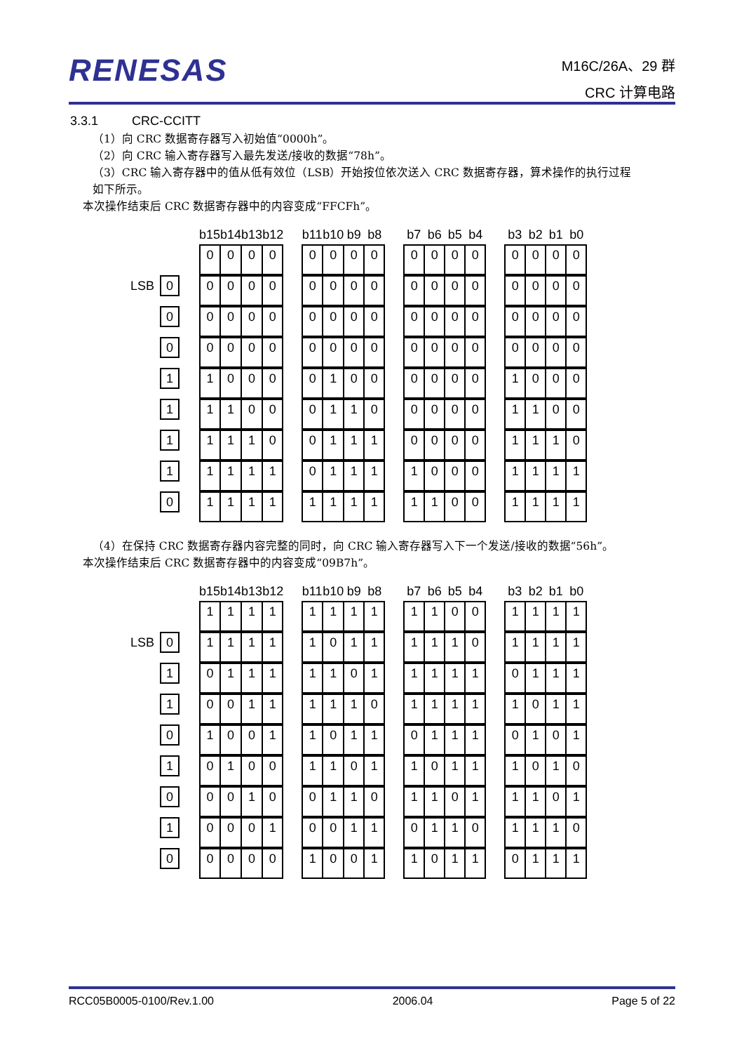RENESAS
M16C/26A、29 群
CRC 计算电路
3.3.1 CRC-CCITT
（1）向 CRC 数据寄存器写入初始值“0000h”。
（2）向 CRC 输入寄存器写入最先发送/接收的数据“78h”。
（3）CRC 输入寄存器中的值从低有效位（LSB）开始按位依次送入 CRC 数据寄存器，算术操作的执行过程
如下所示。
本次操作结束后 CRC 数据寄存器中的内容变成“FFCFh”。
| | | | b15 | b14 | b13 | b12 | | b11 | b10 | b9 | b8 | | b7 | b6 | b5 | b4 | | b3 | b2 | b1 | b0 |
| | | | 0 | 0 | 0 | 0 | | 0 | 0 | 0 | 0 | | 0 | 0 | 0 | 0 | | 0 | 0 | 0 | 0 |
| LSB | 0 | | 0 | 0 | 0 | 0 | | 0 | 0 | 0 | 0 | | 0 | 0 | 0 | 0 | | 0 | 0 | 0 | 0 |
| | 0 | | 0 | 0 | 0 | 0 | | 0 | 0 | 0 | 0 | | 0 | 0 | 0 | 0 | | 0 | 0 | 0 | 0 |
| | 0 | | 0 | 0 | 0 | 0 | | 0 | 0 | 0 | 0 | | 0 | 0 | 0 | 0 | | 0 | 0 | 0 | 0 |
| | 1 | | 1 | 0 | 0 | 0 | | 0 | 1 | 0 | 0 | | 0 | 0 | 0 | 0 | | 1 | 0 | 0 | 0 |
| | 1 | | 1 | 1 | 0 | 0 | | 0 | 1 | 1 | 0 | | 0 | 0 | 0 | 0 | | 1 | 1 | 0 | 0 |
| | 1 | | 1 | 1 | 1 | 0 | | 0 | 1 | 1 | 1 | | 0 | 0 | 0 | 0 | | 1 | 1 | 1 | 0 |
| | 1 | | 1 | 1 | 1 | 1 | | 0 | 1 | 1 | 1 | | 1 | 0 | 0 | 0 | | 1 | 1 | 1 | 1 |
| | 0 | | 1 | 1 | 1 | 1 | | 1 | 1 | 1 | 1 | | 1 | 1 | 0 | 0 | | 1 | 1 | 1 | 1 |
（4）在保持 CRC 数据寄存器内容完整的同时，向 CRC 输入寄存器写入下一个发送/接收的数据“56h”。
本次操作结束后 CRC 数据寄存器中的内容变成“09B7h”。
| | | | b15 | b14 | b13 | b12 | | b11 | b10 | b9 | b8 | | b7 | b6 | b5 | b4 | | b3 | b2 | b1 | b0 |
| | | | 1 | 1 | 1 | 1 | | 1 | 1 | 1 | 1 | | 1 | 1 | 0 | 0 | | 1 | 1 | 1 | 1 |
| LSB | 0 | | 1 | 1 | 1 | 1 | | 1 | 0 | 1 | 1 | | 1 | 1 | 1 | 0 | | 1 | 1 | 1 | 1 |
| | 1 | | 0 | 1 | 1 | 1 | | 1 | 1 | 0 | 1 | | 1 | 1 | 1 | 1 | | 0 | 1 | 1 | 1 |
| | 1 | | 0 | 0 | 1 | 1 | | 1 | 1 | 1 | 0 | | 1 | 1 | 1 | 1 | | 1 | 0 | 1 | 1 |
| | 0 | | 1 | 0 | 0 | 1 | | 1 | 0 | 1 | 1 | | 0 | 1 | 1 | 1 | | 0 | 1 | 0 | 1 |
| | 1 | | 0 | 1 | 0 | 0 | | 1 | 1 | 0 | 1 | | 1 | 0 | 1 | 1 | | 1 | 0 | 1 | 0 |
| | 0 | | 0 | 0 | 1 | 0 | | 0 | 1 | 1 | 0 | | 1 | 1 | 0 | 1 | | 1 | 1 | 0 | 1 |
| | 1 | | 0 | 0 | 0 | 1 | | 0 | 0 | 1 | 1 | | 0 | 1 | 1 | 0 | | 1 | 1 | 1 | 0 |
| | 0 | | 0 | 0 | 0 | 0 | | 1 | 0 | 0 | 1 | | 1 | 0 | 1 | 1 | | 0 | 1 | 1 | 1 |
RCC05B0005-0100/Rev.1.00 2006.04 Page 5 of 22